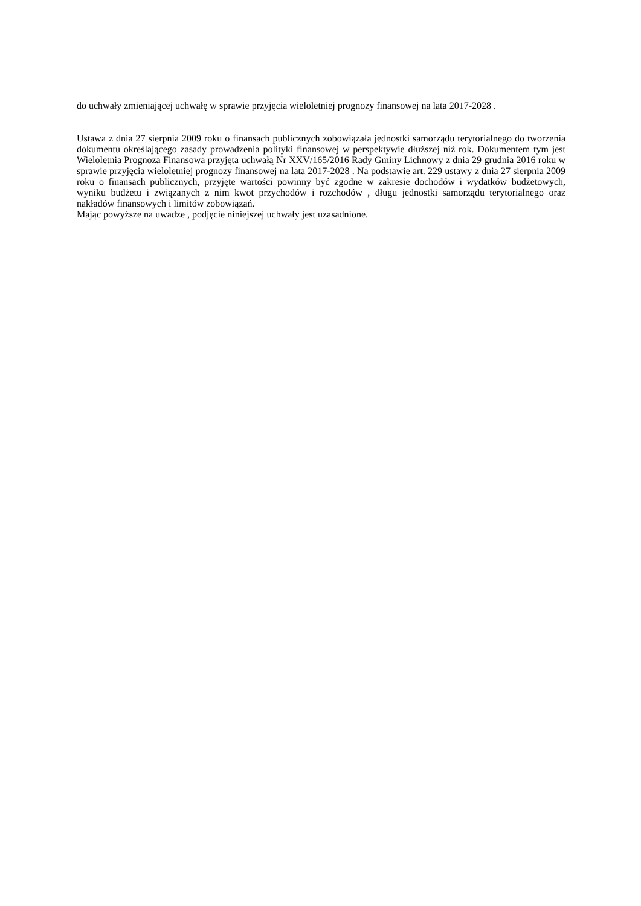do uchwały zmieniającej uchwałę w sprawie przyjęcia wieloletniej prognozy finansowej na lata 2017-2028 .
Ustawa z dnia 27 sierpnia 2009 roku o finansach publicznych zobowiązała jednostki samorządu terytorialnego do tworzenia dokumentu określającego zasady prowadzenia polityki finansowej w perspektywie dłuższej niż rok. Dokumentem tym jest Wieloletnia Prognoza Finansowa przyjęta uchwałą Nr XXV/165/2016 Rady Gminy Lichnowy z dnia 29 grudnia 2016 roku w sprawie przyjęcia wieloletniej prognozy finansowej na lata 2017-2028 . Na podstawie art. 229 ustawy z dnia 27 sierpnia 2009 roku o finansach publicznych, przyjęte wartości powinny być zgodne w zakresie dochodów i wydatków budżetowych, wyniku budżetu i związanych z nim kwot przychodów i rozchodów , długu jednostki samorządu terytorialnego oraz nakładów finansowych i limitów zobowiązań.
Mając powyższe na uwadze , podjęcie niniejszej uchwały jest uzasadnione.